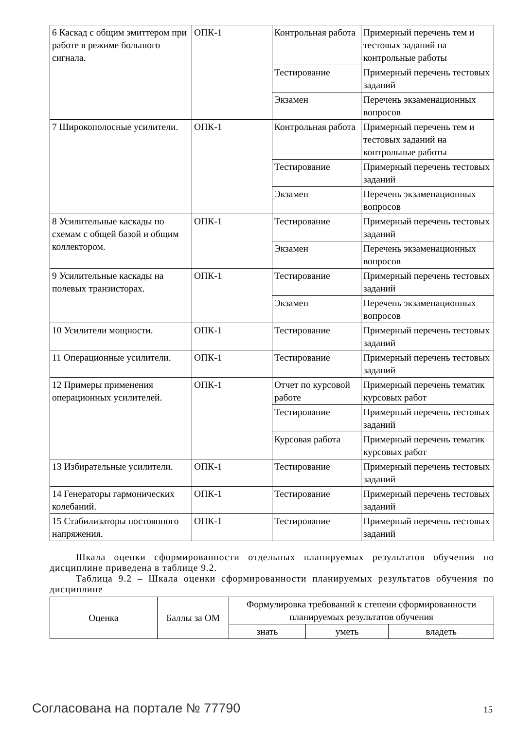| 6 Каскад с общим эмиттером при работе в режиме большого сигнала. | ОПК-1 | Контрольная работа | Примерный перечень тем и тестовых заданий на контрольные работы |
| | | Тестирование | Примерный перечень тестовых заданий |
| | | Экзамен | Перечень экзаменационных вопросов |
| 7 Широкополосные усилители. | ОПК-1 | Контрольная работа | Примерный перечень тем и тестовых заданий на контрольные работы |
| | | Тестирование | Примерный перечень тестовых заданий |
| | | Экзамен | Перечень экзаменационных вопросов |
| 8 Усилительные каскады по схемам с общей базой и общим коллектором. | ОПК-1 | Тестирование | Примерный перечень тестовых заданий |
| | | Экзамен | Перечень экзаменационных вопросов |
| 9 Усилительные каскады на полевых транзисторах. | ОПК-1 | Тестирование | Примерный перечень тестовых заданий |
| | | Экзамен | Перечень экзаменационных вопросов |
| 10 Усилители мощности. | ОПК-1 | Тестирование | Примерный перечень тестовых заданий |
| 11 Операционные усилители. | ОПК-1 | Тестирование | Примерный перечень тестовых заданий |
| 12 Примеры применения операционных усилителей. | ОПК-1 | Отчет по курсовой работе | Примерный перечень тематик курсовых работ |
| | | Тестирование | Примерный перечень тестовых заданий |
| | | Курсовая работа | Примерный перечень тематик курсовых работ |
| 13 Избирательные усилители. | ОПК-1 | Тестирование | Примерный перечень тестовых заданий |
| 14 Генераторы гармонических колебаний. | ОПК-1 | Тестирование | Примерный перечень тестовых заданий |
| 15 Стабилизаторы постоянного напряжения. | ОПК-1 | Тестирование | Примерный перечень тестовых заданий |
Шкала оценки сформированности отдельных планируемых результатов обучения по дисциплине приведена в таблице 9.2.
Таблица 9.2 – Шкала оценки сформированности планируемых результатов обучения по дисциплине
| Оценка | Баллы за ОМ | Формулировка требований к степени сформированности планируемых результатов обучения | | |
| --- | --- | --- | --- | --- |
| | | знать | уметь | владеть |
Согласована на портале № 77790 15